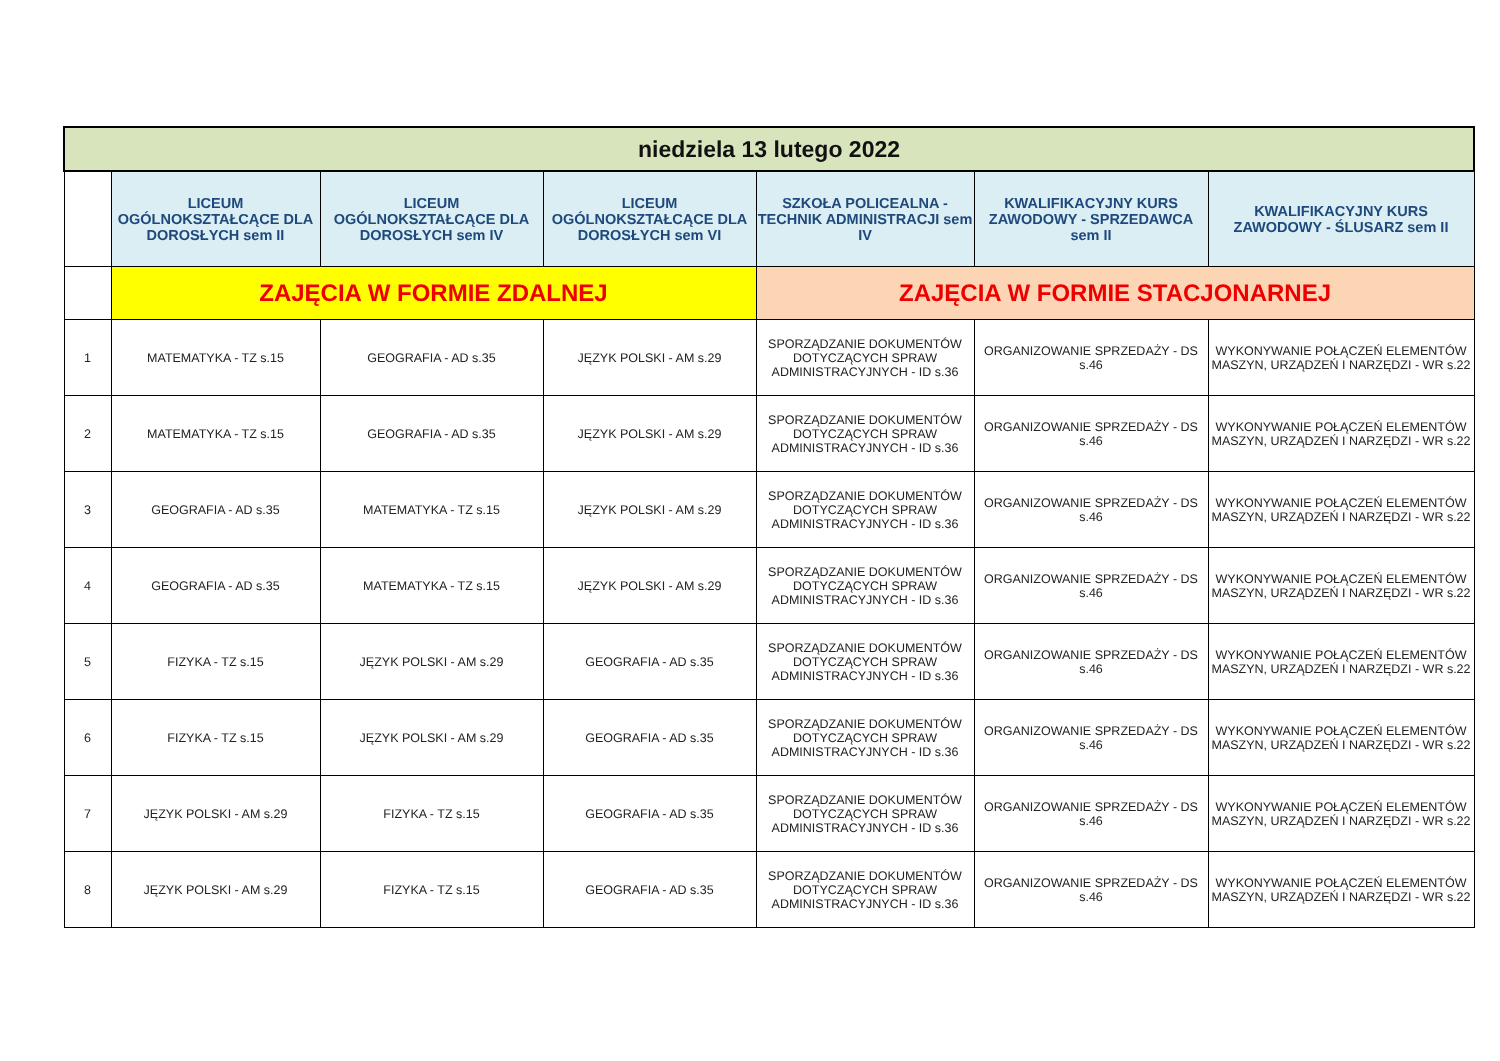| niedziela 13 lutego 2022 | | | | | | |
| | LICEUM OGÓLNOKSZTAŁCĄCE DLA DOROSŁYCH sem II | LICEUM OGÓLNOKSZTAŁCĄCE DLA DOROSŁYCH sem IV | LICEUM OGÓLNOKSZTAŁCĄCE DLA DOROSŁYCH sem VI | SZKOŁA POLICEALNA - TECHNIK ADMINISTRACJI sem IV | KWALIFIKACYJNY KURS ZAWODOWY - SPRZEDAWCA sem II | KWALIFIKACYJNY KURS ZAWODOWY - ŚLUSARZ sem II |
| | ZAJĘCIA W FORMIE ZDALNEJ | | | ZAJĘCIA W FORMIE STACJONARNEJ | | |
| 1 | MATEMATYKA - TZ s.15 | GEOGRAFIA - AD s.35 | JĘZYK POLSKI - AM s.29 | SPORZĄDZANIE DOKUMENTÓW DOTYCZĄCYCH SPRAW ADMINISTRACYJNYCH - ID s.36 | ORGANIZOWANIE SPRZEDAŻY - DS s.46 | WYKONYWANIE POŁĄCZEŃ ELEMENTÓW MASZYN, URZĄDZEŃ I NARZĘDZI - WR s.22 |
| 2 | MATEMATYKA - TZ s.15 | GEOGRAFIA - AD s.35 | JĘZYK POLSKI - AM s.29 | SPORZĄDZANIE DOKUMENTÓW DOTYCZĄCYCH SPRAW ADMINISTRACYJNYCH - ID s.36 | ORGANIZOWANIE SPRZEDAŻY - DS s.46 | WYKONYWANIE POŁĄCZEŃ ELEMENTÓW MASZYN, URZĄDZEŃ I NARZĘDZI - WR s.22 |
| 3 | GEOGRAFIA - AD s.35 | MATEMATYKA - TZ s.15 | JĘZYK POLSKI - AM s.29 | SPORZĄDZANIE DOKUMENTÓW DOTYCZĄCYCH SPRAW ADMINISTRACYJNYCH - ID s.36 | ORGANIZOWANIE SPRZEDAŻY - DS s.46 | WYKONYWANIE POŁĄCZEŃ ELEMENTÓW MASZYN, URZĄDZEŃ I NARZĘDZI - WR s.22 |
| 4 | GEOGRAFIA - AD s.35 | MATEMATYKA - TZ s.15 | JĘZYK POLSKI - AM s.29 | SPORZĄDZANIE DOKUMENTÓW DOTYCZĄCYCH SPRAW ADMINISTRACYJNYCH - ID s.36 | ORGANIZOWANIE SPRZEDAŻY - DS s.46 | WYKONYWANIE POŁĄCZEŃ ELEMENTÓW MASZYN, URZĄDZEŃ I NARZĘDZI - WR s.22 |
| 5 | FIZYKA - TZ s.15 | JĘZYK POLSKI - AM s.29 | GEOGRAFIA - AD s.35 | SPORZĄDZANIE DOKUMENTÓW DOTYCZĄCYCH SPRAW ADMINISTRACYJNYCH - ID s.36 | ORGANIZOWANIE SPRZEDAŻY - DS s.46 | WYKONYWANIE POŁĄCZEŃ ELEMENTÓW MASZYN, URZĄDZEŃ I NARZĘDZI - WR s.22 |
| 6 | FIZYKA - TZ s.15 | JĘZYK POLSKI - AM s.29 | GEOGRAFIA - AD s.35 | SPORZĄDZANIE DOKUMENTÓW DOTYCZĄCYCH SPRAW ADMINISTRACYJNYCH - ID s.36 | ORGANIZOWANIE SPRZEDAŻY - DS s.46 | WYKONYWANIE POŁĄCZEŃ ELEMENTÓW MASZYN, URZĄDZEŃ I NARZĘDZI - WR s.22 |
| 7 | JĘZYK POLSKI - AM s.29 | FIZYKA - TZ s.15 | GEOGRAFIA - AD s.35 | SPORZĄDZANIE DOKUMENTÓW DOTYCZĄCYCH SPRAW ADMINISTRACYJNYCH - ID s.36 | ORGANIZOWANIE SPRZEDAŻY - DS s.46 | WYKONYWANIE POŁĄCZEŃ ELEMENTÓW MASZYN, URZĄDZEŃ I NARZĘDZI - WR s.22 |
| 8 | JĘZYK POLSKI - AM s.29 | FIZYKA - TZ s.15 | GEOGRAFIA - AD s.35 | SPORZĄDZANIE DOKUMENTÓW DOTYCZĄCYCH SPRAW ADMINISTRACYJNYCH - ID s.36 | ORGANIZOWANIE SPRZEDAŻY - DS s.46 | WYKONYWANIE POŁĄCZEŃ ELEMENTÓW MASZYN, URZĄDZEŃ I NARZĘDZI - WR s.22 |